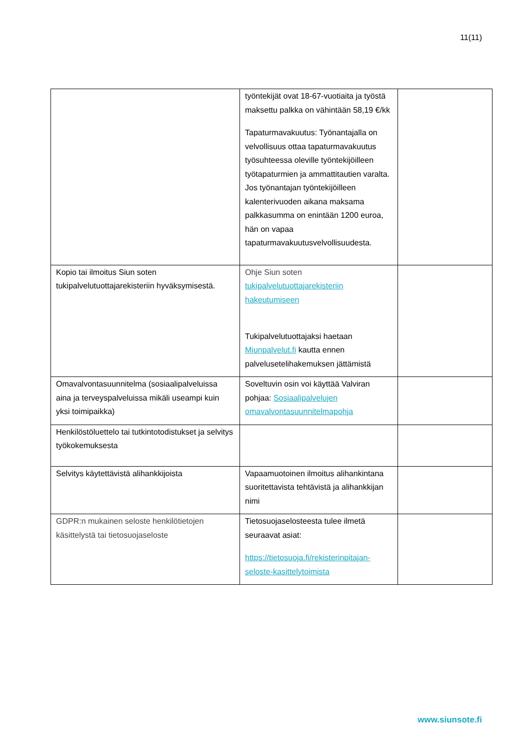11(11)
| | työntekijät ovat 18-67-vuotiaita ja työstä maksettu palkka on vähintään 58,19 €/kk Tapaturmavakuutus: Työnantajalla on velvollisuus ottaa tapaturmavakuutus työsuhteessa oleville työntekijöilleen työtapaturmien ja ammattitautien varalta. Jos työnantajan työntekijöilleen kalenterivuoden aikana maksama palkkasumma on enintään 1200 euroa, hän on vapaa tapaturmavakuutusvelvollisuudesta. | |
| Kopio tai ilmoitus Siun soten tukipalvelutuottajarekisteriin hyväksymisestä. | Ohje Siun soten tukipalvelutuottajarekisteriin hakeutumiseen Tukipalvelutuottajaksi haetaan Miunpalvelut.fi kautta ennen palvelusetelihakemuksen jättämistä | |
| Omavalvontasuunnitelma (sosiaalipalveluissa aina ja terveyspalveluissa mikäli useampi kuin yksi toimipaikka) | Soveltuvin osin voi käyttää Valviran pohjaa: Sosiaalipalvelujen omavalvontasuunnitelmapohja | |
| Henkilöstöluettelo tai tutkintotodistukset ja selvitys työkokemuksesta | | |
| Selvitys käytettävistä alihankkijoista | Vapaamuotoinen ilmoitus alihankintana suoritettavista tehtävistä ja alihankkijan nimi | |
| GDPR:n mukainen seloste henkilötietojen käsittelystä tai tietosuojaseloste | Tietosuojaselosteesta tulee ilmetä seuraavat asiat: https://tietosuoja.fi/rekisterinpitajan-seloste-kasittelytoimista | |
www.siunsote.fi